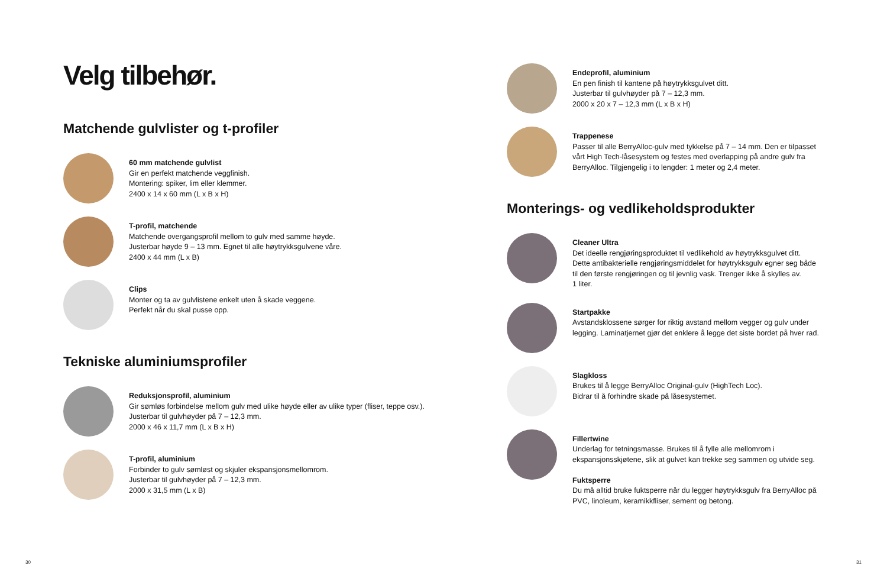Velg tilbehør.
Matchende gulvlister og t-profiler
60 mm matchende gulvlist
Gir en perfekt matchende veggfinish.
Montering: spiker, lim eller klemmer.
2400 x 14 x 60 mm (L x B x H)
T-profil, matchende
Matchende overgangsprofil mellom to gulv med samme høyde.
Justerbar høyde 9 – 13 mm. Egnet til alle høytrykksgulvene våre.
2400 x 44 mm (L x B)
Clips
Monter og ta av gulvlistene enkelt uten å skade veggene.
Perfekt når du skal pusse opp.
Tekniske aluminiumsprofiler
Reduksjonsprofil, aluminium
Gir sømløs forbindelse mellom gulv med ulike høyde eller av ulike typer (fliser, teppe osv.).
Justerbar til gulvhøyder på 7 – 12,3 mm.
2000 x 46 x 11,7 mm (L x B x H)
T-profil, aluminium
Forbinder to gulv sømløst og skjuler ekspansjonsmellomrom.
Justerbar til gulvhøyder på 7 – 12,3 mm.
2000 x 31,5 mm (L x B)
Endeprofil, aluminium
En pen finish til kantene på høytrykksgulvet ditt.
Justerbar til gulvhøyder på 7 – 12,3 mm.
2000 x 20 x 7 – 12,3 mm (L x B x H)
Trappenese
Passer til alle BerryAlloc-gulv med tykkelse på 7 – 14 mm. Den er tilpasset vårt High Tech-låsesystem og festes med overlapping på andre gulv fra BerryAlloc. Tilgjengelig i to lengder: 1 meter og 2,4 meter.
Monterings- og vedlikeholdsprodukter
Cleaner Ultra
Det ideelle rengjøringsproduktet til vedlikehold av høytrykksgulvet ditt. Dette antibakterielle rengjøringsmiddelet for høytrykksgulv egner seg både til den første rengjøringen og til jevnlig vask. Trenger ikke å skylles av.
1 liter.
Startpakke
Avstandsklossene sørger for riktig avstand mellom vegger og gulv under legging. Laminatjernet gjør det enklere å legge det siste bordet på hver rad.
Slagkloss
Brukes til å legge BerryAlloc Original-gulv (HighTech Loc).
Bidrar til å forhindre skade på låsesystemet.
Fillertwine
Underlag for tetningsmasse. Brukes til å fylle alle mellomrom i ekspansjonsskjøtene, slik at gulvet kan trekke seg sammen og utvide seg.
Fuktsperre
Du må alltid bruke fuktsperre når du legger høytrykksgulv fra BerryAlloc på PVC, linoleum, keramikkfliser, sement og betong.
30 31